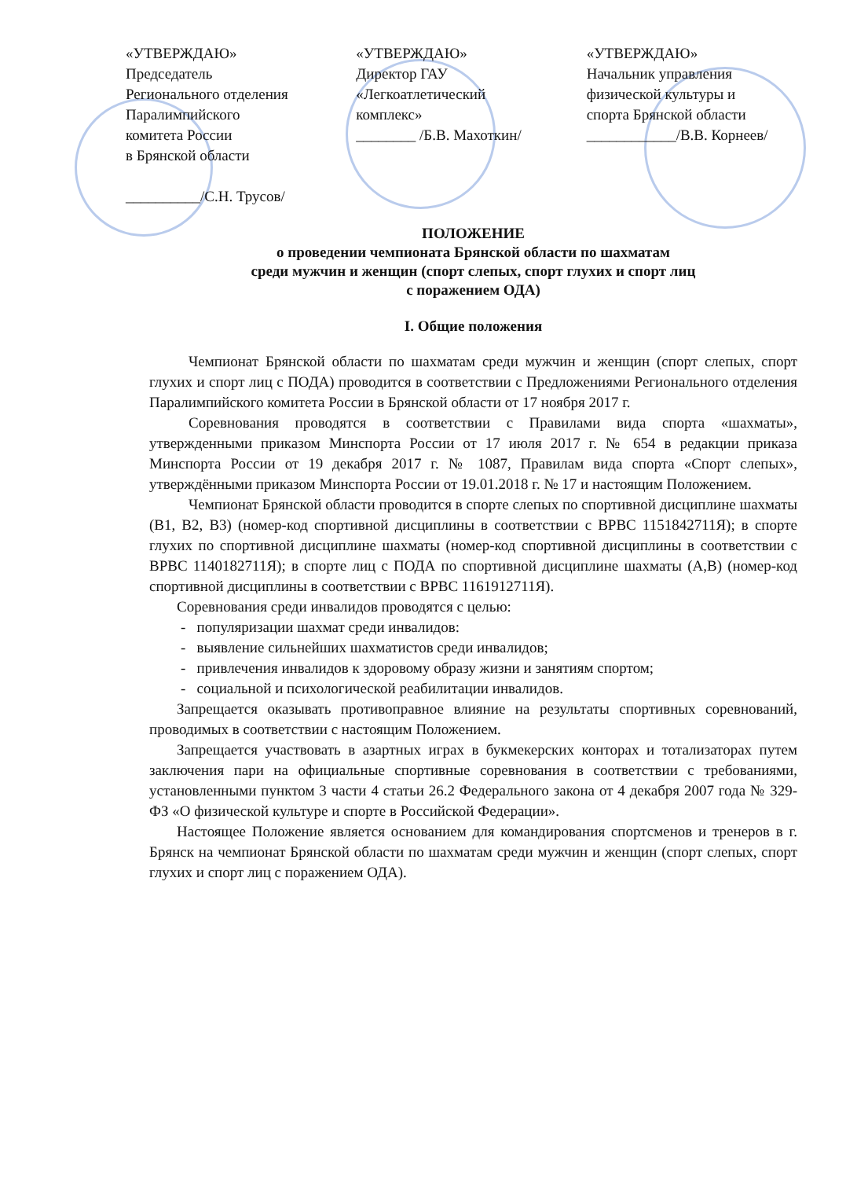«УТВЕРЖДАЮ»
Председатель
Регионального отделения
Паралимпийского
комитета России
в Брянской области
__________/С.Н. Трусов/
«УТВЕРЖДАЮ»
Директор ГАУ
«Легкоатлетический
комплекс»
________ /Б.В. Махоткин/
«УТВЕРЖДАЮ»
Начальник управления
физической культуры и
спорта Брянской области
____________/В.В. Корнеев/
ПОЛОЖЕНИЕ
о проведении чемпионата Брянской области по шахматам
среди мужчин и женщин (спорт слепых, спорт глухих и спорт лиц
с поражением ОДА)
I. Общие положения
Чемпионат Брянской области по шахматам среди мужчин и женщин (спорт слепых, спорт глухих и спорт лиц с ПОДА) проводится в соответствии с Предложениями Регионального отделения Паралимпийского комитета России в Брянской области от 17 ноября 2017 г.
Соревнования проводятся в соответствии с Правилами вида спорта «шахматы», утвержденными приказом Минспорта России от 17 июля 2017 г. № 654 в редакции приказа Минспорта России от 19 декабря 2017 г. № 1087, Правилам вида спорта «Спорт слепых», утверждёнными приказом Минспорта России от 19.01.2018 г. № 17 и настоящим Положением.
Чемпионат Брянской области проводится в спорте слепых по спортивной дисциплине шахматы (В1, В2, В3) (номер-код спортивной дисциплины в соответствии с ВРВС 1151842711Я); в спорте глухих по спортивной дисциплине шахматы (номер-код спортивной дисциплины в соответствии с ВРВС 1140182711Я); в спорте лиц с ПОДА по спортивной дисциплине шахматы (А,В) (номер-код спортивной дисциплины в соответствии с ВРВС 1161912711Я).
Соревнования среди инвалидов проводятся с целью:
- популяризации шахмат среди инвалидов:
- выявление сильнейших шахматистов среди инвалидов;
- привлечения инвалидов к здоровому образу жизни и занятиям спортом;
- социальной и психологической реабилитации инвалидов.
Запрещается оказывать противоправное влияние на результаты спортивных соревнований, проводимых в соответствии с настоящим Положением.
Запрещается участвовать в азартных играх в букмекерских конторах и тотализаторах путем заключения пари на официальные спортивные соревнования в соответствии с требованиями, установленными пунктом 3 части 4 статьи 26.2 Федерального закона от 4 декабря 2007 года № 329-ФЗ «О физической культуре и спорте в Российской Федерации».
Настоящее Положение является основанием для командирования спортсменов и тренеров в г. Брянск на чемпионат Брянской области по шахматам среди мужчин и женщин (спорт слепых, спорт глухих и спорт лиц с поражением ОДА).